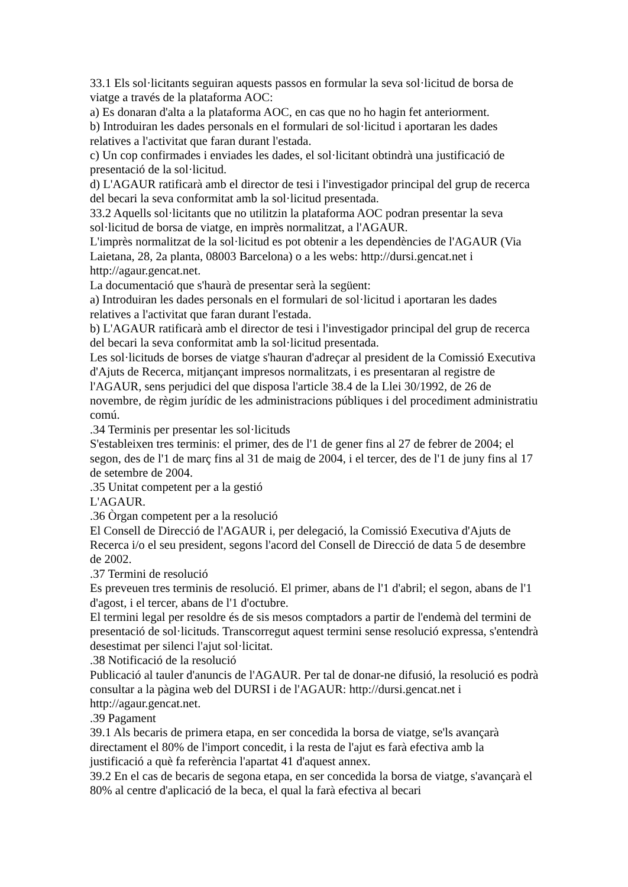33.1 Els sol·licitants seguiran aquests passos en formular la seva sol·licitud de borsa de viatge a través de la plataforma AOC:
a) Es donaran d'alta a la plataforma AOC, en cas que no ho hagin fet anteriorment.
b) Introduiran les dades personals en el formulari de sol·licitud i aportaran les dades relatives a l'activitat que faran durant l'estada.
c) Un cop confirmades i enviades les dades, el sol·licitant obtindrà una justificació de presentació de la sol·licitud.
d) L'AGAUR ratificarà amb el director de tesi i l'investigador principal del grup de recerca del becari la seva conformitat amb la sol·licitud presentada.
33.2 Aquells sol·licitants que no utilitzin la plataforma AOC podran presentar la seva sol·licitud de borsa de viatge, en imprès normalitzat, a l'AGAUR.
L'imprès normalitzat de la sol·licitud es pot obtenir a les dependències de l'AGAUR (Via Laietana, 28, 2a planta, 08003 Barcelona) o a les webs: http://dursi.gencat.net i http://agaur.gencat.net.
La documentació que s'haurà de presentar serà la següent:
a) Introduiran les dades personals en el formulari de sol·licitud i aportaran les dades relatives a l'activitat que faran durant l'estada.
b) L'AGAUR ratificarà amb el director de tesi i l'investigador principal del grup de recerca del becari la seva conformitat amb la sol·licitud presentada.
Les sol·licituds de borses de viatge s'hauran d'adreçar al president de la Comissió Executiva d'Ajuts de Recerca, mitjançant impresos normalitzats, i es presentaran al registre de l'AGAUR, sens perjudici del que disposa l'article 38.4 de la Llei 30/1992, de 26 de novembre, de règim jurídic de les administracions públiques i del procediment administratiu comú.
.34 Terminis per presentar les sol·licituds
S'estableixen tres terminis: el primer, des de l'1 de gener fins al 27 de febrer de 2004; el segon, des de l'1 de març fins al 31 de maig de 2004, i el tercer, des de l'1 de juny fins al 17 de setembre de 2004.
.35 Unitat competent per a la gestió
L'AGAUR.
.36 Òrgan competent per a la resolució
El Consell de Direcció de l'AGAUR i, per delegació, la Comissió Executiva d'Ajuts de Recerca i/o el seu president, segons l'acord del Consell de Direcció de data 5 de desembre de 2002.
.37 Termini de resolució
Es preveuen tres terminis de resolució. El primer, abans de l'1 d'abril; el segon, abans de l'1 d'agost, i el tercer, abans de l'1 d'octubre.
El termini legal per resoldre és de sis mesos comptadors a partir de l'endemà del termini de presentació de sol·licituds. Transcorregut aquest termini sense resolució expressa, s'entendrà desestimat per silenci l'ajut sol·licitat.
.38 Notificació de la resolució
Publicació al tauler d'anuncis de l'AGAUR. Per tal de donar-ne difusió, la resolució es podrà consultar a la pàgina web del DURSI i de l'AGAUR: http://dursi.gencat.net i http://agaur.gencat.net.
.39 Pagament
39.1 Als becaris de primera etapa, en ser concedida la borsa de viatge, se'ls avançarà directament el 80% de l'import concedit, i la resta de l'ajut es farà efectiva amb la justificació a què fa referència l'apartat 41 d'aquest annex.
39.2 En el cas de becaris de segona etapa, en ser concedida la borsa de viatge, s'avançarà el 80% al centre d'aplicació de la beca, el qual la farà efectiva al becari